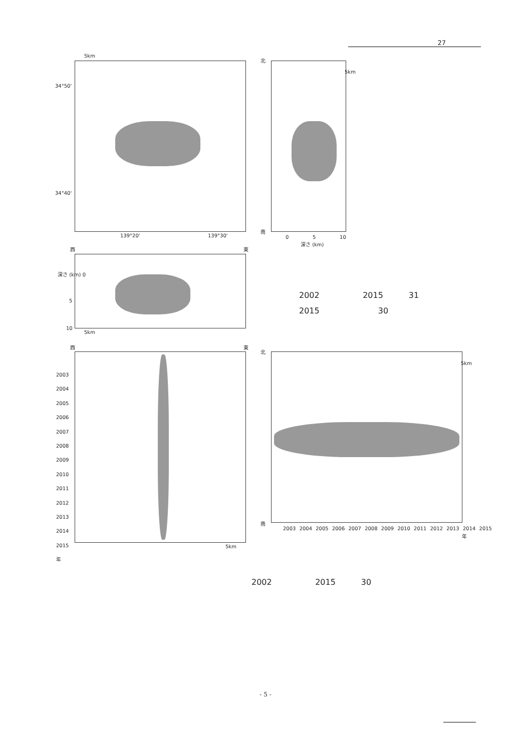27
5km
34°50'
34°40'
139°20' 139°30'
北
南
5km
0 5 10
深さ (km)
西 東
深さ (km) 0
5
10
5km
2002 2015 31
2015 30
西 東
2003
2004
2005
2006
2007
2008
2009
2010
2011
2012
2013
2014
2015
年
5km
北
5km
南
2003 2004 2005 2006 2007 2008 2009 2010 2011 2012 2013 2014 2015
年
2002 2015 30
- 5 -